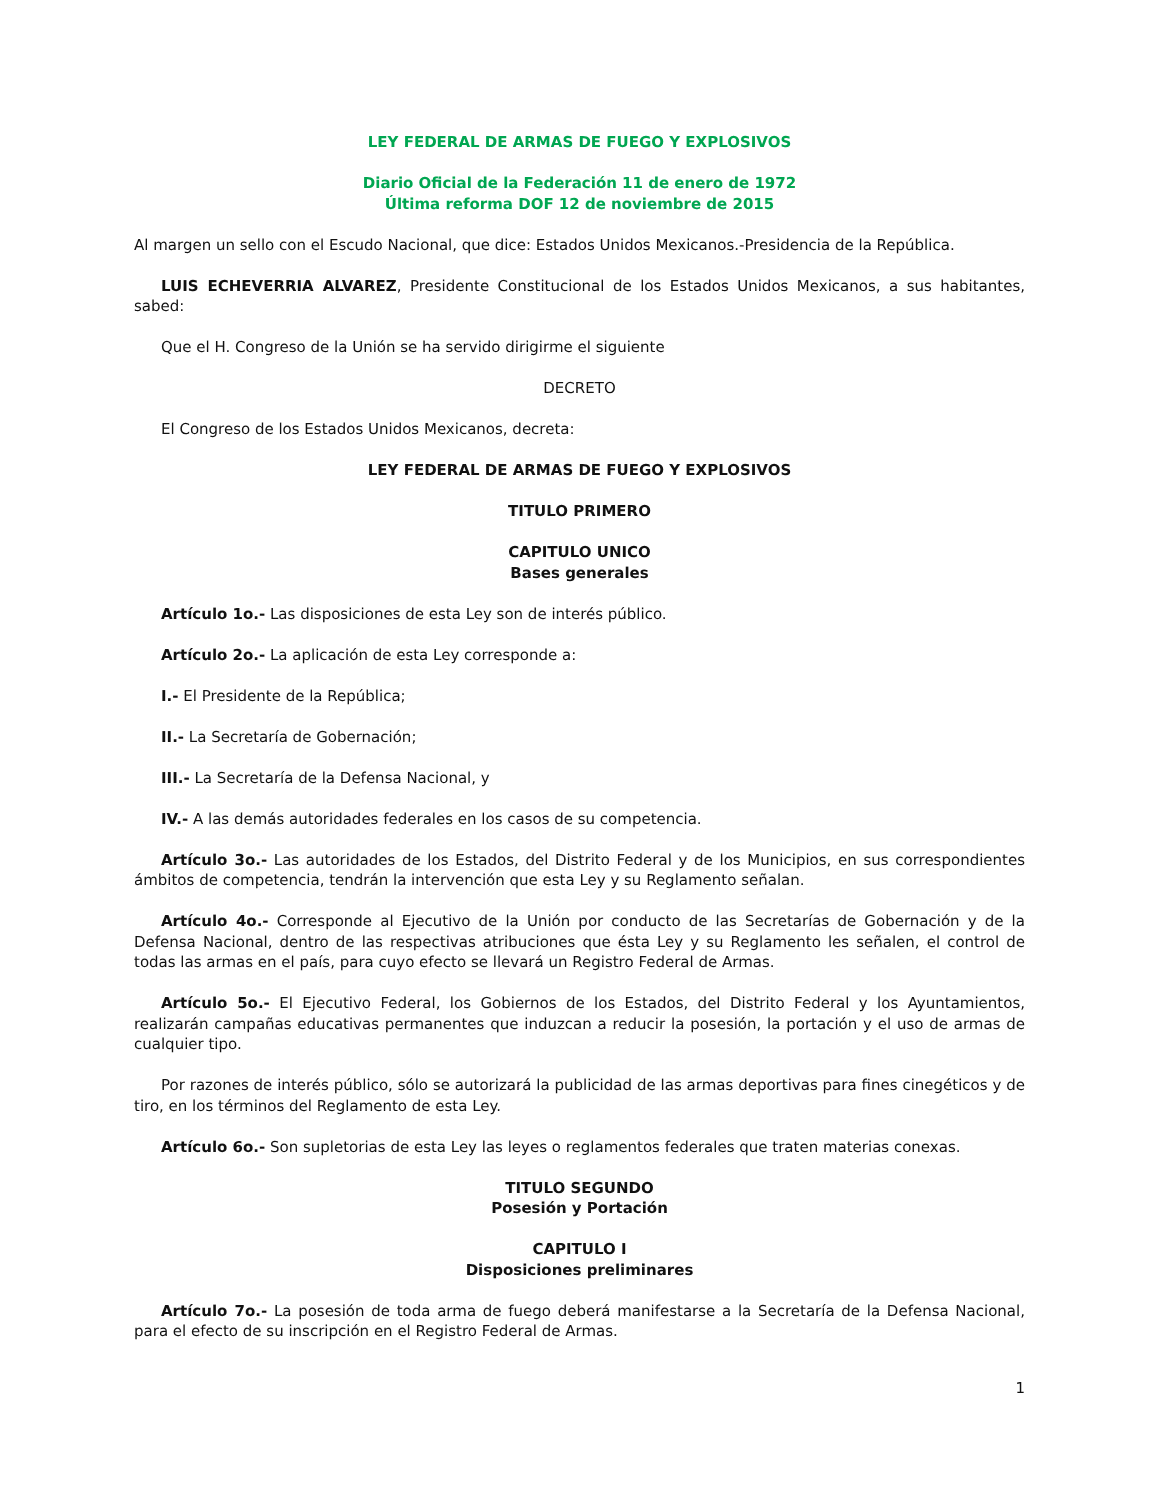LEY FEDERAL DE ARMAS DE FUEGO Y EXPLOSIVOS
Diario Oficial de la Federación 11 de enero de 1972
Última reforma DOF 12 de noviembre de 2015
Al margen un sello con el Escudo Nacional, que dice: Estados Unidos Mexicanos.-Presidencia de la República.
LUIS ECHEVERRIA ALVAREZ, Presidente Constitucional de los Estados Unidos Mexicanos, a sus habitantes, sabed:
Que el H. Congreso de la Unión se ha servido dirigirme el siguiente
DECRETO
El Congreso de los Estados Unidos Mexicanos, decreta:
LEY FEDERAL DE ARMAS DE FUEGO Y EXPLOSIVOS
TITULO PRIMERO
CAPITULO UNICO
Bases generales
Artículo 1o.- Las disposiciones de esta Ley son de interés público.
Artículo 2o.- La aplicación de esta Ley corresponde a:
I.- El Presidente de la República;
II.- La Secretaría de Gobernación;
III.- La Secretaría de la Defensa Nacional, y
IV.- A las demás autoridades federales en los casos de su competencia.
Artículo 3o.- Las autoridades de los Estados, del Distrito Federal y de los Municipios, en sus correspondientes ámbitos de competencia, tendrán la intervención que esta Ley y su Reglamento señalan.
Artículo 4o.- Corresponde al Ejecutivo de la Unión por conducto de las Secretarías de Gobernación y de la Defensa Nacional, dentro de las respectivas atribuciones que ésta Ley y su Reglamento les señalen, el control de todas las armas en el país, para cuyo efecto se llevará un Registro Federal de Armas.
Artículo 5o.- El Ejecutivo Federal, los Gobiernos de los Estados, del Distrito Federal y los Ayuntamientos, realizarán campañas educativas permanentes que induzcan a reducir la posesión, la portación y el uso de armas de cualquier tipo.
Por razones de interés público, sólo se autorizará la publicidad de las armas deportivas para fines cinegéticos y de tiro, en los términos del Reglamento de esta Ley.
Artículo 6o.- Son supletorias de esta Ley las leyes o reglamentos federales que traten materias conexas.
TITULO SEGUNDO
Posesión y Portación
CAPITULO I
Disposiciones preliminares
Artículo 7o.- La posesión de toda arma de fuego deberá manifestarse a la Secretaría de la Defensa Nacional, para el efecto de su inscripción en el Registro Federal de Armas.
1